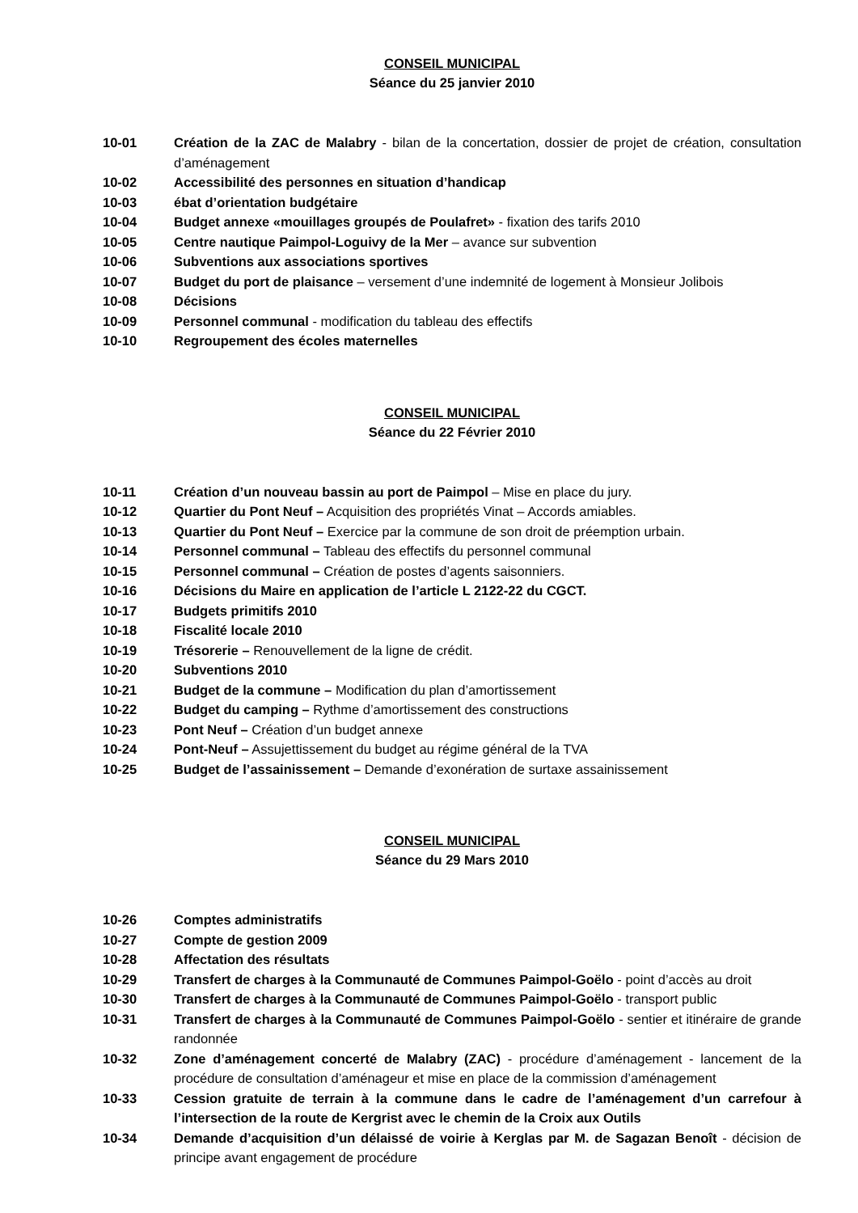CONSEIL MUNICIPAL
Séance du 25 janvier 2010
10-01 Création de la ZAC de Malabry - bilan de la concertation, dossier de projet de création, consultation d’aménagement
10-02 Accessibilité des personnes en situation d’handicap
10-03 ébat d’orientation budgétaire
10-04 Budget annexe «mouillages groupés de Poulafret» - fixation des tarifs 2010
10-05 Centre nautique Paimpol-Loguivy de la Mer – avance sur subvention
10-06 Subventions aux associations sportives
10-07 Budget du port de plaisance – versement d’une indemnité de logement à Monsieur Jolibois
10-08 Décisions
10-09 Personnel communal - modification du tableau des effectifs
10-10 Regroupement des écoles maternelles
CONSEIL MUNICIPAL
Séance du 22 Février 2010
10-11 Création d’un nouveau bassin au port de Paimpol – Mise en place du jury.
10-12 Quartier du Pont Neuf – Acquisition des propriétés Vinat – Accords amiables.
10-13 Quartier du Pont Neuf – Exercice par la commune de son droit de préemption urbain.
10-14 Personnel communal – Tableau des effectifs du personnel communal
10-15 Personnel communal – Création de postes d’agents saisonniers.
10-16 Décisions du Maire en application de l’article L 2122-22 du CGCT.
10-17 Budgets primitifs 2010
10-18 Fiscalité locale 2010
10-19 Trésorerie – Renouvellement de la ligne de crédit.
10-20 Subventions 2010
10-21 Budget de la commune – Modification du plan d’amortissement
10-22 Budget du camping – Rythme d’amortissement des constructions
10-23 Pont Neuf – Création d’un budget annexe
10-24 Pont-Neuf – Assujettissement du budget au régime général de la TVA
10-25 Budget de l’assainissement – Demande d’exonération de surtaxe assainissement
CONSEIL MUNICIPAL
Séance du 29 Mars 2010
10-26 Comptes administratifs
10-27 Compte de gestion 2009
10-28 Affectation des résultats
10-29 Transfert de charges à la Communauté de Communes Paimpol-Goëlo - point d’accès au droit
10-30 Transfert de charges à la Communauté de Communes Paimpol-Goëlo - transport public
10-31 Transfert de charges à la Communauté de Communes Paimpol-Goëlo - sentier et itinéraire de grande randonnée
10-32 Zone d’aménagement concerté de Malabry (ZAC) - procédure d’aménagement - lancement de la procédure de consultation d’aménageur et mise en place de la commission d’aménagement
10-33 Cession gratuite de terrain à la commune dans le cadre de l’aménagement d’un carrefour à l’intersection de la route de Kergrist avec le chemin de la Croix aux Outils
10-34 Demande d’acquisition d’un délaissé de voirie à Kerglas par M. de Sagazan Benoît - décision de principe avant engagement de procédure